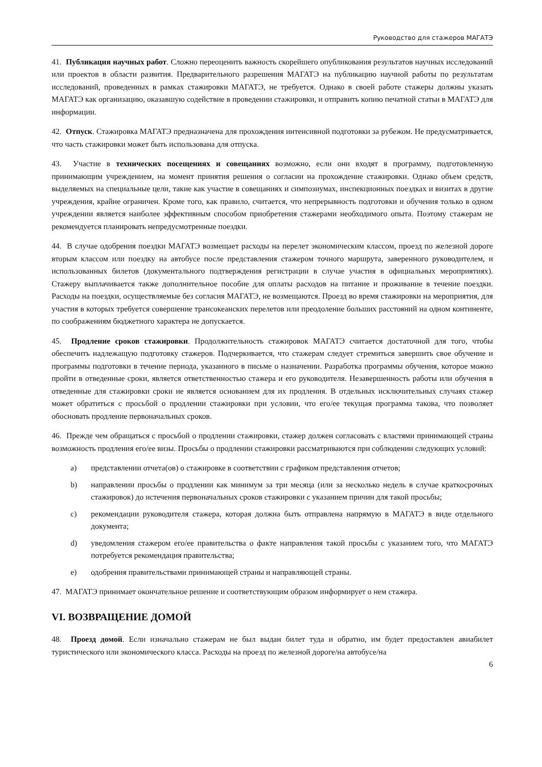Руководство для стажеров МАГАТЭ
41. Публикация научных работ. Сложно переоценить важность скорейшего опубликования результатов научных исследований или проектов в области развития. Предварительного разрешения МАГАТЭ на публикацию научной работы по результатам исследований, проведенных в рамках стажировки МАГАТЭ, не требуется. Однако в своей работе стажеры должны указать МАГАТЭ как организацию, оказавшую содействие в проведении стажировки, и отправить копию печатной статьи в МАГАТЭ для информации.
42. Отпуск. Стажировка МАГАТЭ предназначена для прохождения интенсивной подготовки за рубежом. Не предусматривается, что часть стажировки может быть использована для отпуска.
43. Участие в технических посещениях и совещаниях возможно, если они входят в программу, подготовленную принимающим учреждением, на момент принятия решения о согласии на прохождение стажировки. Однако объем средств, выделяемых на специальные цели, такие как участие в совещаниях и симпозиумах, инспекционных поездках и визитах в другие учреждения, крайне ограничен. Кроме того, как правило, считается, что непрерывность подготовки и обучения только в одном учреждении является наиболее эффективным способом приобретения стажерами необходимого опыта. Поэтому стажерам не рекомендуется планировать непредусмотренные поездки.
44. В случае одобрения поездки МАГАТЭ возмещает расходы на перелет экономическим классом, проезд по железной дороге вторым классом или поездку на автобусе после представления стажером точного маршрута, заверенного руководителем, и использованных билетов (документального подтверждения регистрации в случае участия в официальных мероприятиях). Стажеру выплачивается также дополнительное пособие для оплаты расходов на питание и проживание в течение поездки. Расходы на поездки, осуществляемые без согласия МАГАТЭ, не возмещаются. Проезд во время стажировки на мероприятия, для участия в которых требуется совершение трансокеанских перелетов или преодоление больших расстояний на одном континенте, по соображениям бюджетного характера не допускается.
45. Продление сроков стажировки. Продолжительность стажировок МАГАТЭ считается достаточной для того, чтобы обеспечить надлежащую подготовку стажеров. Подчеркивается, что стажерам следует стремиться завершить свое обучение и программы подготовки в течение периода, указанного в письме о назначении. Разработка программы обучения, которое можно пройти в отведенные сроки, является ответственностью стажера и его руководителя. Незавершенность работы или обучения в отведенные для стажировки сроки не является основанием для их продления. В отдельных исключительных случаях стажер может обратиться с просьбой о продлении стажировки при условии, что его/ее текущая программа такова, что позволяет обосновать продление первоначальных сроков.
46. Прежде чем обращаться с просьбой о продлении стажировки, стажер должен согласовать с властями принимающей страны возможность продления его/ее визы. Просьбы о продлении стажировки рассматриваются при соблюдении следующих условий:
a) представлении отчета(ов) о стажировке в соответствии с графиком представления отчетов;
b) направлении просьбы о продлении как минимум за три месяца (или за несколько недель в случае краткосрочных стажировок) до истечения первоначальных сроков стажировки с указанием причин для такой просьбы;
c) рекомендации руководителя стажера, которая должна быть отправлена напрямую в МАГАТЭ в виде отдельного документа;
d) уведомления стажером его/ее правительства о факте направления такой просьбы с указанием того, что МАГАТЭ потребуется рекомендация правительства;
e) одобрения правительствами принимающей страны и направляющей страны.
47. МАГАТЭ принимает окончательное решение и соответствующим образом информирует о нем стажера.
VI. ВОЗВРАЩЕНИЕ ДОМОЙ
48. Проезд домой. Если изначально стажерам не был выдан билет туда и обратно, им будет предоставлен авиабилет туристического или экономического класса. Расходы на проезд по железной дороге/на автобусе/на
6